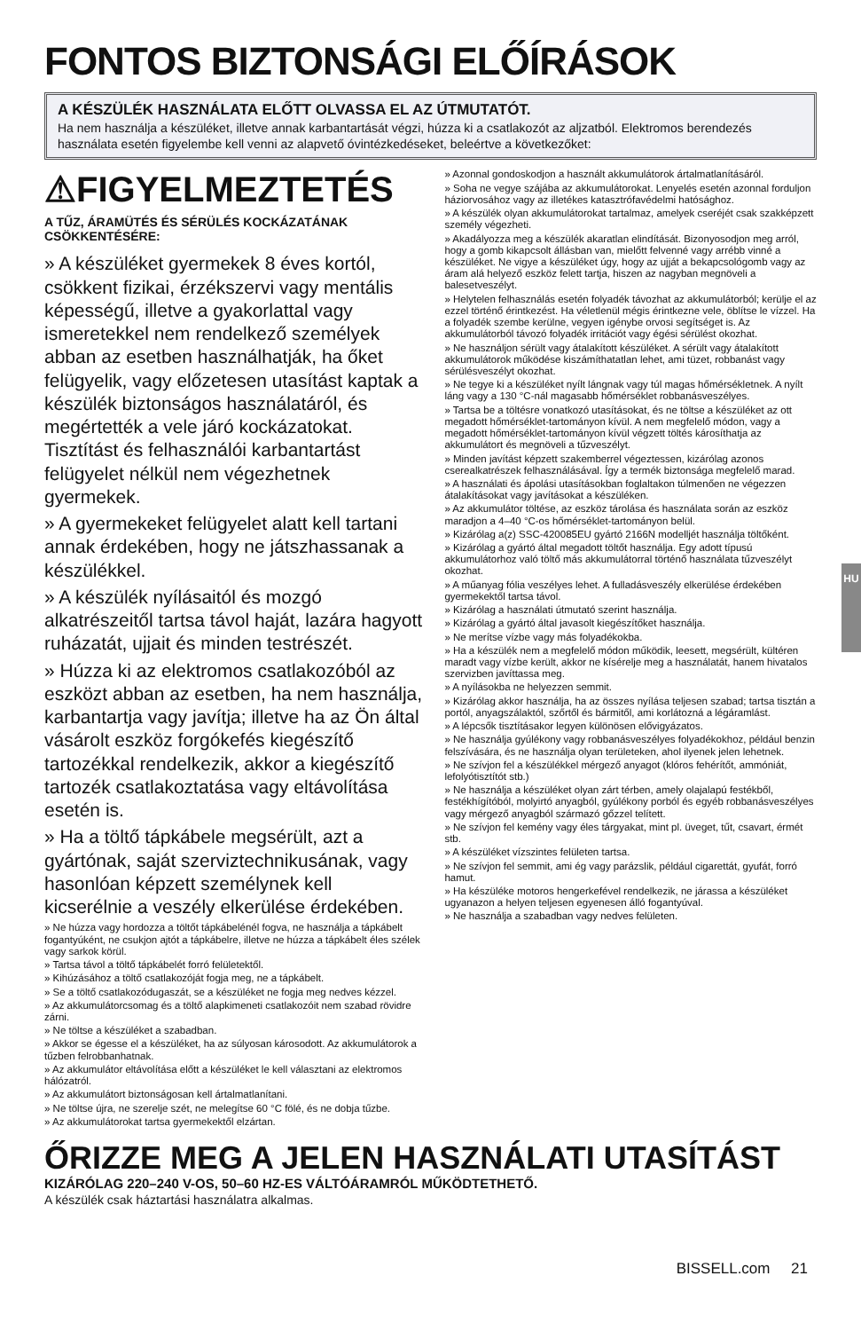FONTOS BIZTONSÁGI ELŐÍRÁSOK
A KÉSZÜLÉK HASZNÁLATA ELŐTT OLVASSA EL AZ ÚTMUTATÓT.
Ha nem használja a készüléket, illetve annak karbantartását végzi, húzza ki a csatlakozót az aljzatból. Elektromos berendezés használata esetén figyelembe kell venni az alapvető óvintézkedéseket, beleértve a következőket:
⚠FIGYELMEZTETÉS
A TŰZ, ÁRAMÜTÉS ÉS SÉRÜLÉS KOCKÁZATÁNAK CSÖKKENTÉSÉRE:
» A készüléket gyermekek 8 éves kortól, csökkent fizikai, érzékszervi vagy mentális képességű, illetve a gyakorlattal vagy ismeretekkel nem rendelkező személyek abban az esetben használhatják, ha őket felügyelik, vagy előzetesen utasítást kaptak a készülék biztonságos használatáról, és megértették a vele járó kockázatokat. Tisztítást és felhasználói karbantartást felügyelet nélkül nem végezhetnek gyermekek.
» A gyermekeket felügyelet alatt kell tartani annak érdekében, hogy ne játszhassanak a készülékkel.
» A készülék nyílásaitól és mozgó alkatrészeitől tartsa távol haját, lazára hagyott ruházatát, ujjait és minden testrészét.
» Húzza ki az elektromos csatlakozóból az eszközt abban az esetben, ha nem használja, karbantartja vagy javítja; illetve ha az Ön által vásárolt eszköz forgókefés kiegészítő tartozékkal rendelkezik, akkor a kiegészítő tartozék csatlakoztatása vagy eltávolítása esetén is.
» Ha a töltő tápkábele megsérült, azt a gyártónak, saját szerviztechnikusának, vagy hasonlóan képzett személynek kell kicserélnie a veszély elkerülése érdekében.
» Ne húzza vagy hordozza a töltőt tápkábelénél fogva, ne használja a tápkábelt fogantyúként, ne csukjon ajtót a tápkábelre, illetve ne húzza a tápkábelt éles szélek vagy sarkok körül.
» Tartsa távol a töltő tápkábelét forró felületektől.
» Kihúzásához a töltő csatlakozóját fogja meg, ne a tápkábelt.
» Se a töltő csatlakozódugaszát, se a készüléket ne fogja meg nedves kézzel.
» Az akkumulátorcsomag és a töltő alapkimeneti csatlakozóit nem szabad rövidre zárni.
» Ne töltse a készüléket a szabadban.
» Akkor se égesse el a készüléket, ha az súlyosan károsodott. Az akkumulátorok a tűzben felrobbanhatnak.
» Az akkumulátor eltávolítása előtt a készüléket le kell választani az elektromos hálózatról.
» Az akkumulátort biztonságosan kell ártalmatlanítani.
» Ne töltse újra, ne szerelje szét, ne melegítse 60 °C fölé, és ne dobja tűzbe.
» Az akkumulátorokat tartsa gyermekektől elzártan.
» Azonnal gondoskodjon a használt akkumulátorok ártalmatlanításáról.
» Soha ne vegye szájába az akkumulátorokat. Lenyelés esetén azonnal forduljon háziorvosához vagy az illetékes katasztrófavédelmi hatósághoz.
» A készülék olyan akkumulátorokat tartalmaz, amelyek cseréjét csak szakképzett személy végezheti.
» Akadályozza meg a készülék akaratlan elindítását. Bizonyosodjon meg arról, hogy a gomb kikapcsolt állásban van, mielőtt felvenné vagy arrébb vinné a készüléket. Ne vigye a készüléket úgy, hogy az ujját a bekapcsológomb vagy az áram alá helyező eszköz felett tartja, hiszen az nagyban megnöveli a balesetveszélyt.
» Helytelen felhasználás esetén folyadék távozhat az akkumulátorból; kerülje el az ezzel történő érintkezést. Ha véletlenül mégis érintkezne vele, öblítse le vízzel. Ha a folyadék szembe kerülne, vegyen igénybe orvosi segítséget is. Az akkumulátorból távozó folyadék irritációt vagy égési sérülést okozhat.
» Ne használjon sérült vagy átalakított készüléket. A sérült vagy átalakított akkumulátorok működése kiszámíthatatlan lehet, ami tüzet, robbanást vagy sérülésveszélyt okozhat.
» Ne tegye ki a készüléket nyílt lángnak vagy túl magas hőmérsékletnek. A nyílt láng vagy a 130 °C-nál magasabb hőmérséklet robbanásveszélyes.
» Tartsa be a töltésre vonatkozó utasításokat, és ne töltse a készüléket az ott megadott hőmérséklet-tartományon kívül. A nem megfelelő módon, vagy a megadott hőmérséklet-tartományon kívül végzett töltés károsíthatja az akkumulátort és megnöveli a tűzveszélyt.
» Minden javítást képzett szakemberrel végeztessen, kizárólag azonos cserealkatrészek felhasználásával. Így a termék biztonsága megfelelő marad.
» A használati és ápolási utasításokban foglaltakon túlmenően ne végezzen átalakításokat vagy javításokat a készüléken.
» Az akkumulátor töltése, az eszköz tárolása és használata során az eszköz maradjon a 4–40 °C-os hőmérséklet-tartományon belül.
» Kizárólag a(z) SSC-420085EU gyártó 2166N modelljét használja töltőként.
» Kizárólag a gyártó által megadott töltőt használja. Egy adott típusú akkumulátorhoz való töltő más akkumulátorral történő használata tűzveszélyt okozhat.
» A műanyag fólia veszélyes lehet. A fulladásveszély elkerülése érdekében gyermekektől tartsa távol.
» Kizárólag a használati útmutató szerint használja.
» Kizárólag a gyártó által javasolt kiegészítőket használja.
» Ne merítse vízbe vagy más folyadékokba.
» Ha a készülék nem a megfelelő módon működik, leesett, megsérült, kültéren maradt vagy vízbe került, akkor ne kísérelje meg a használatát, hanem hivatalos szervizben javíttassa meg.
» A nyílásokba ne helyezzen semmit.
» Kizárólag akkor használja, ha az összes nyílása teljesen szabad; tartsa tisztán a portól, anyagszálaktól, szőrtől és bármitől, ami korlátozná a légáramlást.
» A lépcsők tisztításakor legyen különösen elővigyázatos.
» Ne használja gyúlékony vagy robbanásveszélyes folyadékokhoz, például benzin felszívására, és ne használja olyan területeken, ahol ilyenek jelen lehetnek.
» Ne szívjon fel a készülékkel mérgező anyagot (klóros fehérítőt, ammóniát, lefolyótisztítót stb.)
» Ne használja a készüléket olyan zárt térben, amely olajalapú festékből, festékhígítóból, molyirtó anyagból, gyúlékony porból és egyéb robbanásveszélyes vagy mérgező anyagból származó gőzzel telített.
» Ne szívjon fel kemény vagy éles tárgyakat, mint pl. üveget, tűt, csavart, érmét stb.
» A készüléket vízszintes felületen tartsa.
» Ne szívjon fel semmit, ami ég vagy parázslik, például cigarettát, gyufát, forró hamut.
» Ha készüléke motoros hengerkefével rendelkezik, ne járassa a készüléket ugyanazon a helyen teljesen egyenesen álló fogantyúval.
» Ne használja a szabadban vagy nedves felületen.
ŐRIZZE MEG A JELEN HASZNÁLATI UTASÍTÁST
KIZÁRÓLAG 220–240 V-OS, 50–60 HZ-ES VÁLTÓÁRAMRÓL MŰKÖDTETHETŐ.
A készülék csak háztartási használatra alkalmas.
HU
BISSELL.com 21